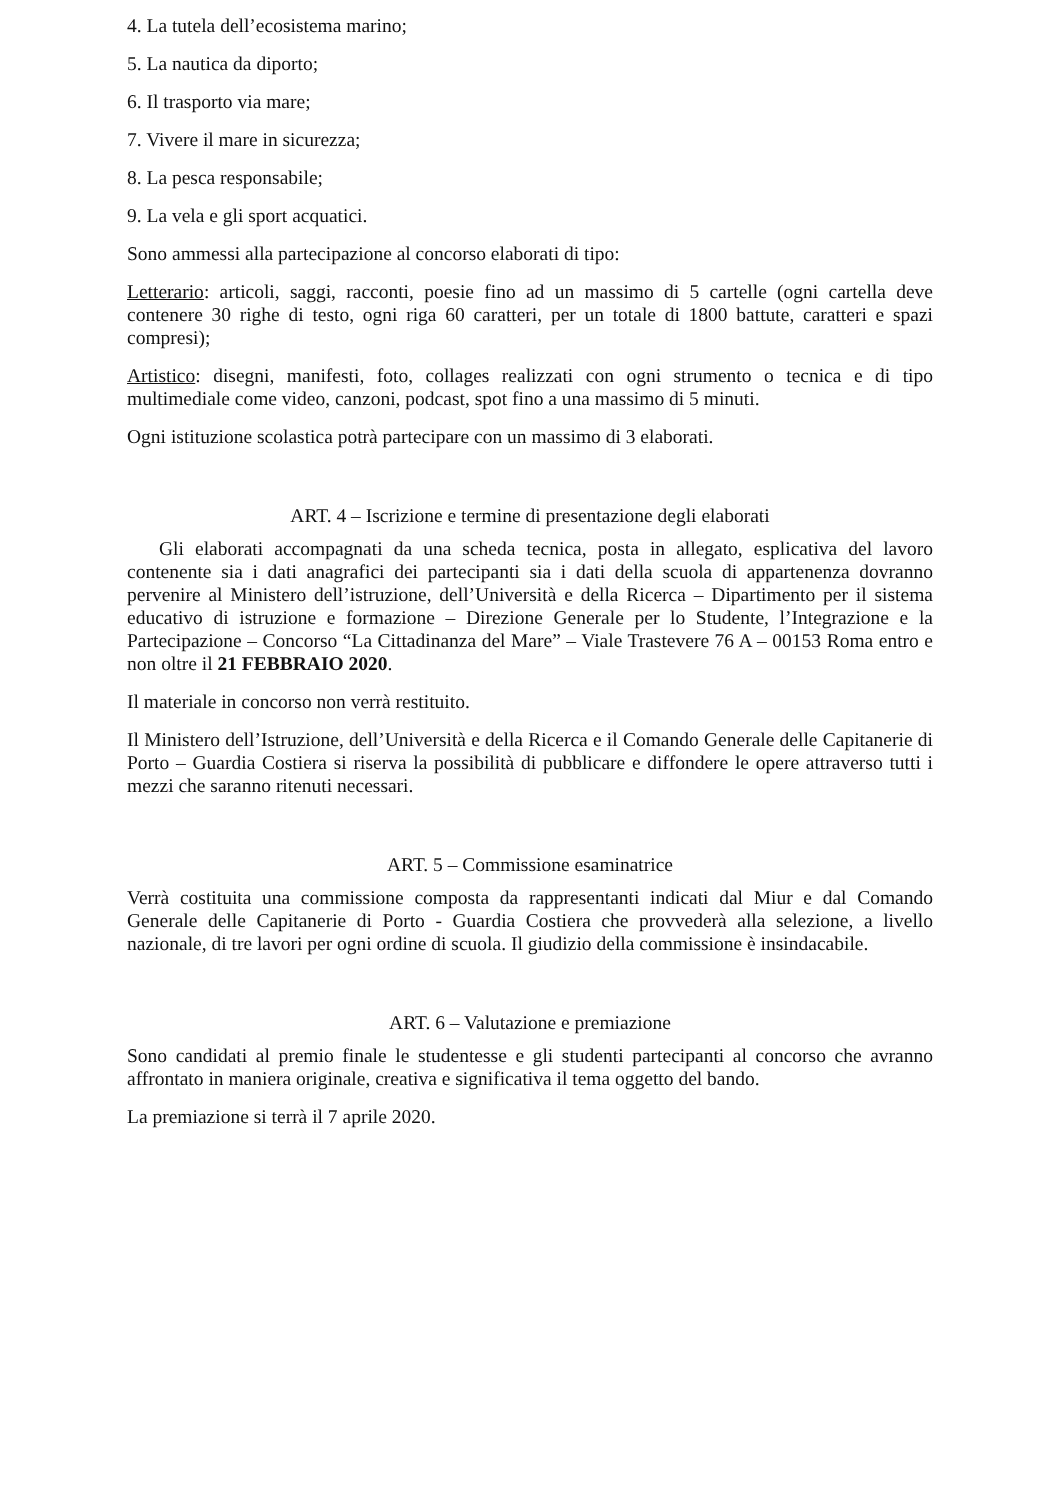4. La tutela dell’ecosistema marino;
5. La nautica da diporto;
6. Il trasporto via mare;
7. Vivere il mare in sicurezza;
8. La pesca responsabile;
9. La vela e gli sport acquatici.
Sono ammessi alla partecipazione al concorso elaborati di tipo:
Letterario: articoli, saggi, racconti, poesie fino ad un massimo di 5 cartelle (ogni cartella deve contenere 30 righe di testo, ogni riga 60 caratteri, per un totale di 1800 battute, caratteri e spazi compresi);
Artistico: disegni, manifesti, foto, collages realizzati con ogni strumento o tecnica e di tipo multimediale come video, canzoni, podcast, spot fino a una massimo di 5 minuti.
Ogni istituzione scolastica potrà partecipare con un massimo di 3 elaborati.
ART. 4 – Iscrizione e termine di presentazione degli elaborati
Gli elaborati accompagnati da una scheda tecnica, posta in allegato, esplicativa del lavoro contenente sia i dati anagrafici dei partecipanti sia i dati della scuola di appartenenza dovranno pervenire al Ministero dell’istruzione, dell’Università e della Ricerca – Dipartimento per il sistema educativo di istruzione e formazione – Direzione Generale per lo Studente, l’Integrazione e la Partecipazione – Concorso “La Cittadinanza del Mare” – Viale Trastevere 76 A – 00153 Roma entro e non oltre il 21 FEBBRAIO 2020.
Il materiale in concorso non verrà restituito.
Il Ministero dell’Istruzione, dell’Università e della Ricerca e il Comando Generale delle Capitanerie di Porto – Guardia Costiera si riserva la possibilità di pubblicare e diffondere le opere attraverso tutti i mezzi che saranno ritenuti necessari.
ART. 5 – Commissione esaminatrice
Verrà costituita una commissione composta da rappresentanti indicati dal Miur e dal Comando Generale delle Capitanerie di Porto - Guardia Costiera che provvederà alla selezione, a livello nazionale, di tre lavori per ogni ordine di scuola. Il giudizio della commissione è insindacabile.
ART. 6 – Valutazione e premiazione
Sono candidati al premio finale le studentesse e gli studenti partecipanti al concorso che avranno affrontato in maniera originale, creativa e significativa il tema oggetto del bando.
La premiazione si terrà il 7 aprile 2020.